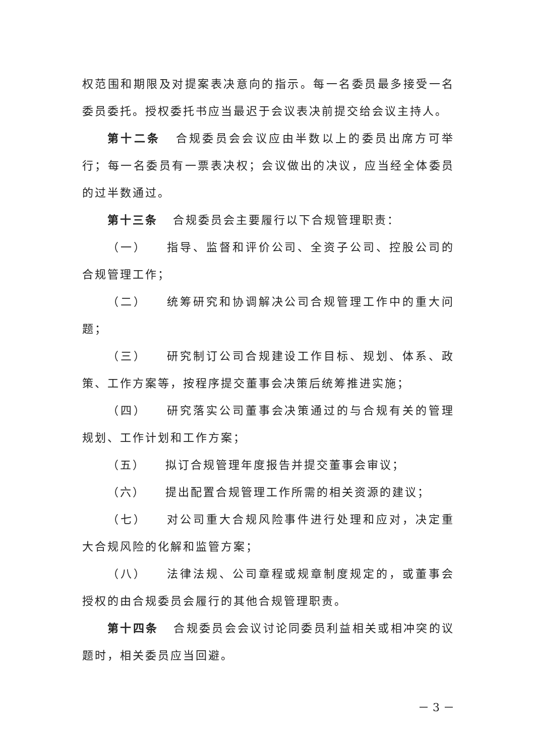权范围和期限及对提案表决意向的指示。每一名委员最多接受一名委员委托。授权委托书应当最迟于会议表决前提交给会议主持人。
第十二条 合规委员会会议应由半数以上的委员出席方可举行；每一名委员有一票表决权；会议做出的决议，应当经全体委员的过半数通过。
第十三条 合规委员会主要履行以下合规管理职责：
（一） 指导、监督和评价公司、全资子公司、控股公司的合规管理工作；
（二） 统筹研究和协调解决公司合规管理工作中的重大问题；
（三） 研究制订公司合规建设工作目标、规划、体系、政策、工作方案等，按程序提交董事会决策后统筹推进实施；
（四） 研究落实公司董事会决策通过的与合规有关的管理规划、工作计划和工作方案；
（五） 拟订合规管理年度报告并提交董事会审议；
（六） 提出配置合规管理工作所需的相关资源的建议；
（七） 对公司重大合规风险事件进行处理和应对，决定重大合规风险的化解和监管方案；
（八） 法律法规、公司章程或规章制度规定的，或董事会授权的由合规委员会履行的其他合规管理职责。
第十四条 合规委员会会议讨论同委员利益相关或相冲突的议题时，相关委员应当回避。
－ 3 －